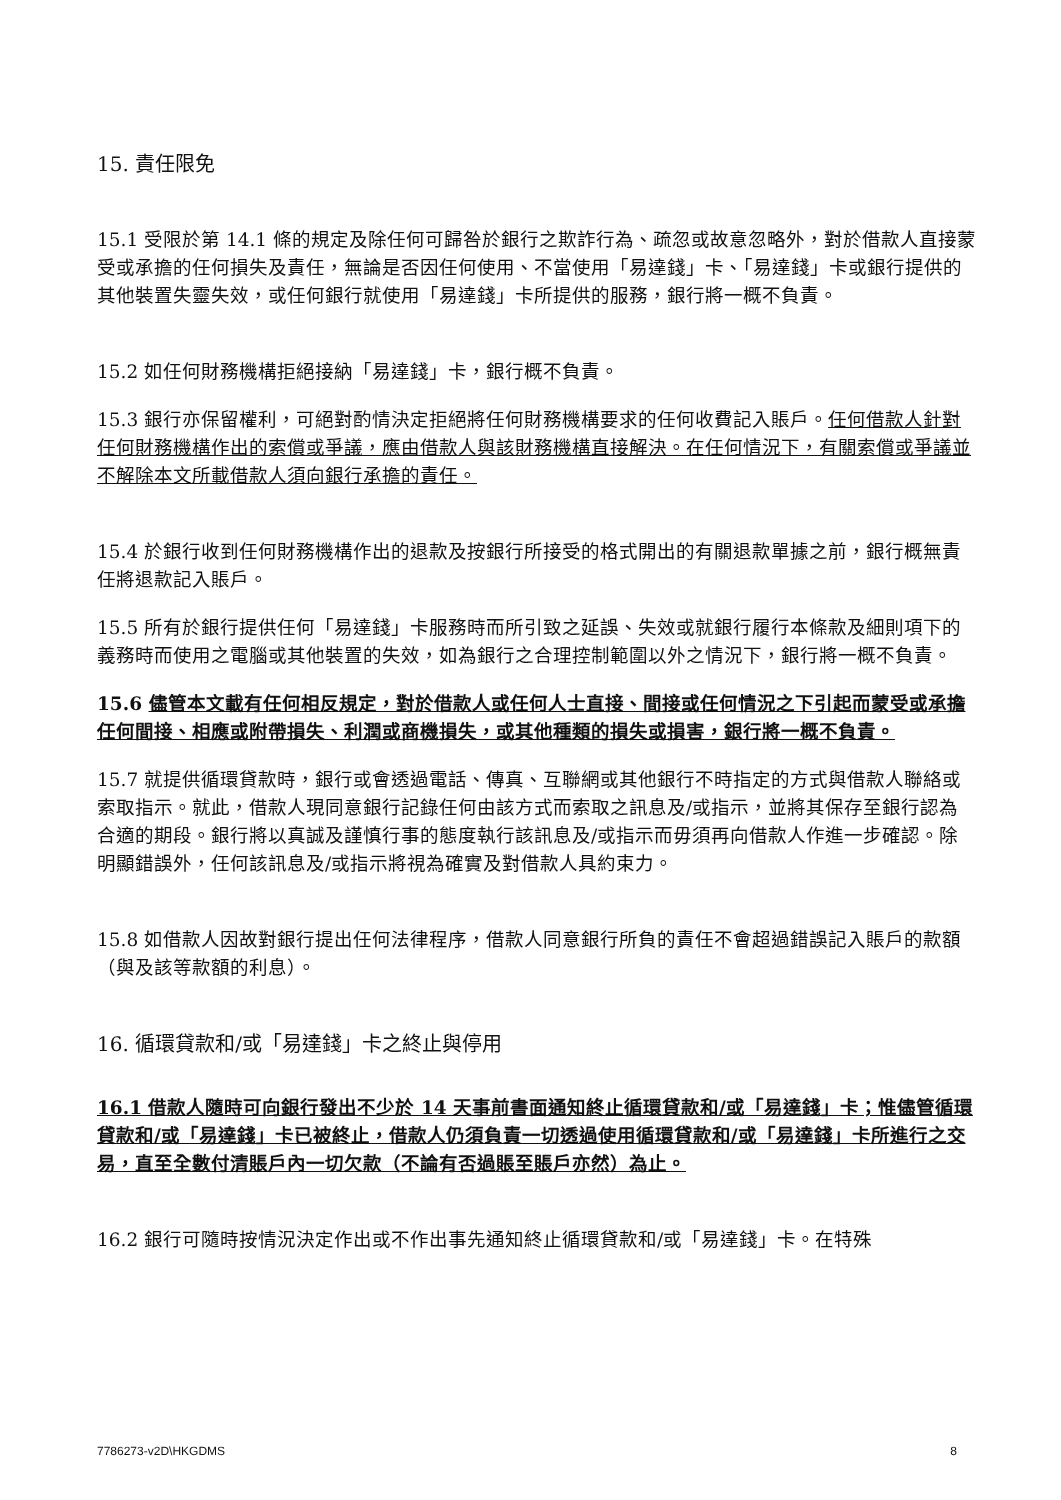15. 責任限免
15.1 受限於第 14.1 條的規定及除任何可歸咎於銀行之欺詐行為、疏忽或故意忽略外，對於借款人直接蒙受或承擔的任何損失及責任，無論是否因任何使用、不當使用「易達錢」卡、「易達錢」卡或銀行提供的其他裝置失靈失效，或任何銀行就使用「易達錢」卡所提供的服務，銀行將一概不負責。
15.2 如任何財務機構拒絕接納「易達錢」卡，銀行概不負責。
15.3 銀行亦保留權利，可絕對酌情決定拒絕將任何財務機構要求的任何收費記入賬戶。任何借款人針對任何財務機構作出的索償或爭議，應由借款人與該財務機構直接解決。在任何情況下，有關索償或爭議並不解除本文所載借款人須向銀行承擔的責任。
15.4 於銀行收到任何財務機構作出的退款及按銀行所接受的格式開出的有關退款單據之前，銀行概無責任將退款記入賬戶。
15.5 所有於銀行提供任何「易達錢」卡服務時而所引致之延誤、失效或就銀行履行本條款及細則項下的義務時而使用之電腦或其他裝置的失效，如為銀行之合理控制範圍以外之情況下，銀行將一概不負責。
15.6 儘管本文載有任何相反規定，對於借款人或任何人士直接、間接或任何情況之下引起而蒙受或承擔任何間接、相應或附帶損失、利潤或商機損失，或其他種類的損失或損害，銀行將一概不負責。
15.7 就提供循環貸款時，銀行或會透過電話、傳真、互聯網或其他銀行不時指定的方式與借款人聯絡或索取指示。就此，借款人現同意銀行記錄任何由該方式而索取之訊息及/或指示，並將其保存至銀行認為合適的期段。銀行將以真誠及謹慎行事的態度執行該訊息及/或指示而毋須再向借款人作進一步確認。除明顯錯誤外，任何該訊息及/或指示將視為確實及對借款人具約束力。
15.8 如借款人因故對銀行提出任何法律程序，借款人同意銀行所負的責任不會超過錯誤記入賬戶的款額（與及該等款額的利息）。
16. 循環貸款和/或「易達錢」卡之終止與停用
16.1 借款人隨時可向銀行發出不少於 14 天事前書面通知終止循環貸款和/或「易達錢」卡；惟儘管循環貸款和/或「易達錢」卡已被終止，借款人仍須負責一切透過使用循環貸款和/或「易達錢」卡所進行之交易，直至全數付清賬戶內一切欠款（不論有否過賬至賬戶亦然）為止。
16.2 銀行可隨時按情況決定作出或不作出事先通知終止循環貸款和/或「易達錢」卡。在特殊
7786273-v2D\HKGDMS 8